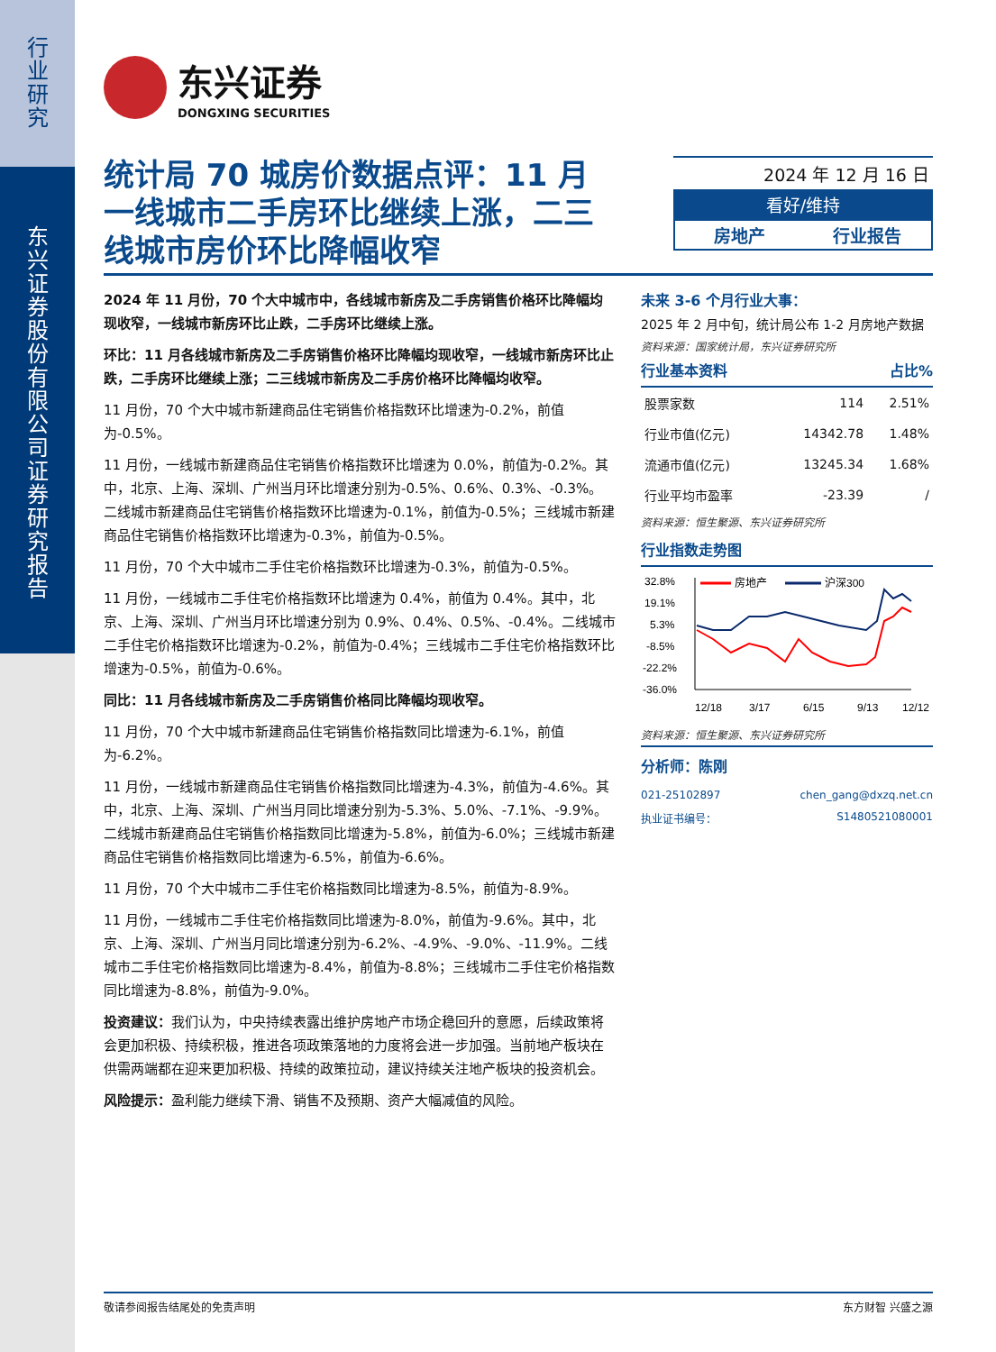行业研究
东兴证券股份有限公司证券研究报告
东兴证券
DONGXING SECURITIES
统计局 70 城房价数据点评：11 月一线城市二手房环比继续上涨，二三线城市房价环比降幅收窄
2024 年 12 月 16 日
看好/维持
房地产 行业报告
2024 年 11 月份，70 个大中城市中，各线城市新房及二手房销售价格环比降幅均现收窄，一线城市新房环比止跌，二手房环比继续上涨。
环比：11 月各线城市新房及二手房销售价格环比降幅均现收窄，一线城市新房环比止跌，二手房环比继续上涨；二三线城市新房及二手房价格环比降幅均收窄。
11 月份，70 个大中城市新建商品住宅销售价格指数环比增速为-0.2%，前值为-0.5%。
11 月份，一线城市新建商品住宅销售价格指数环比增速为 0.0%，前值为-0.2%。其中，北京、上海、深圳、广州当月环比增速分别为-0.5%、0.6%、0.3%、-0.3%。二线城市新建商品住宅销售价格指数环比增速为-0.1%，前值为-0.5%；三线城市新建商品住宅销售价格指数环比增速为-0.3%，前值为-0.5%。
11 月份，70 个大中城市二手住宅价格指数环比增速为-0.3%，前值为-0.5%。
11 月份，一线城市二手住宅价格指数环比增速为 0.4%，前值为 0.4%。其中，北京、上海、深圳、广州当月环比增速分别为 0.9%、0.4%、0.5%、-0.4%。二线城市二手住宅价格指数环比增速为-0.2%，前值为-0.4%；三线城市二手住宅价格指数环比增速为-0.5%，前值为-0.6%。
同比：11 月各线城市新房及二手房销售价格同比降幅均现收窄。
11 月份，70 个大中城市新建商品住宅销售价格指数同比增速为-6.1%，前值为-6.2%。
11 月份，一线城市新建商品住宅销售价格指数同比增速为-4.3%，前值为-4.6%。其中，北京、上海、深圳、广州当月同比增速分别为-5.3%、5.0%、-7.1%、-9.9%。二线城市新建商品住宅销售价格指数同比增速为-5.8%，前值为-6.0%；三线城市新建商品住宅销售价格指数同比增速为-6.5%，前值为-6.6%。
11 月份，70 个大中城市二手住宅价格指数同比增速为-8.5%，前值为-8.9%。
11 月份，一线城市二手住宅价格指数同比增速为-8.0%，前值为-9.6%。其中，北京、上海、深圳、广州当月同比增速分别为-6.2%、-4.9%、-9.0%、-11.9%。二线城市二手住宅价格指数同比增速为-8.4%，前值为-8.8%；三线城市二手住宅价格指数同比增速为-8.8%，前值为-9.0%。
投资建议：我们认为，中央持续表露出维护房地产市场企稳回升的意愿，后续政策将会更加积极、持续积极，推进各项政策落地的力度将会进一步加强。当前地产板块在供需两端都在迎来更加积极、持续的政策拉动，建议持续关注地产板块的投资机会。
风险提示：盈利能力继续下滑、销售不及预期、资产大幅减值的风险。
未来 3-6 个月行业大事：
2025 年 2 月中旬，统计局公布 1-2 月房地产数据
资料来源：国家统计局，东兴证券研究所
行业基本资料 占比%
| 股票家数 | 114 | 2.51% |
| 行业市值(亿元) | 14342.78 | 1.48% |
| 流通市值(亿元) | 13245.34 | 1.68% |
| 行业平均市盈率 | -23.39 | / |
资料来源：恒生聚源、东兴证券研究所
行业指数走势图
32.8%
19.1%
5.3%
-8.5%
-22.2%
-36.0%
房地产
沪深300
12/18
3/17
6/15
9/13
12/12
资料来源：恒生聚源、东兴证券研究所
分析师：陈刚
021-25102897 chen_gang@dxzq.net.cn
执业证书编号： S1480521080001
敬请参阅报告结尾处的免责声明 东方财智 兴盛之源